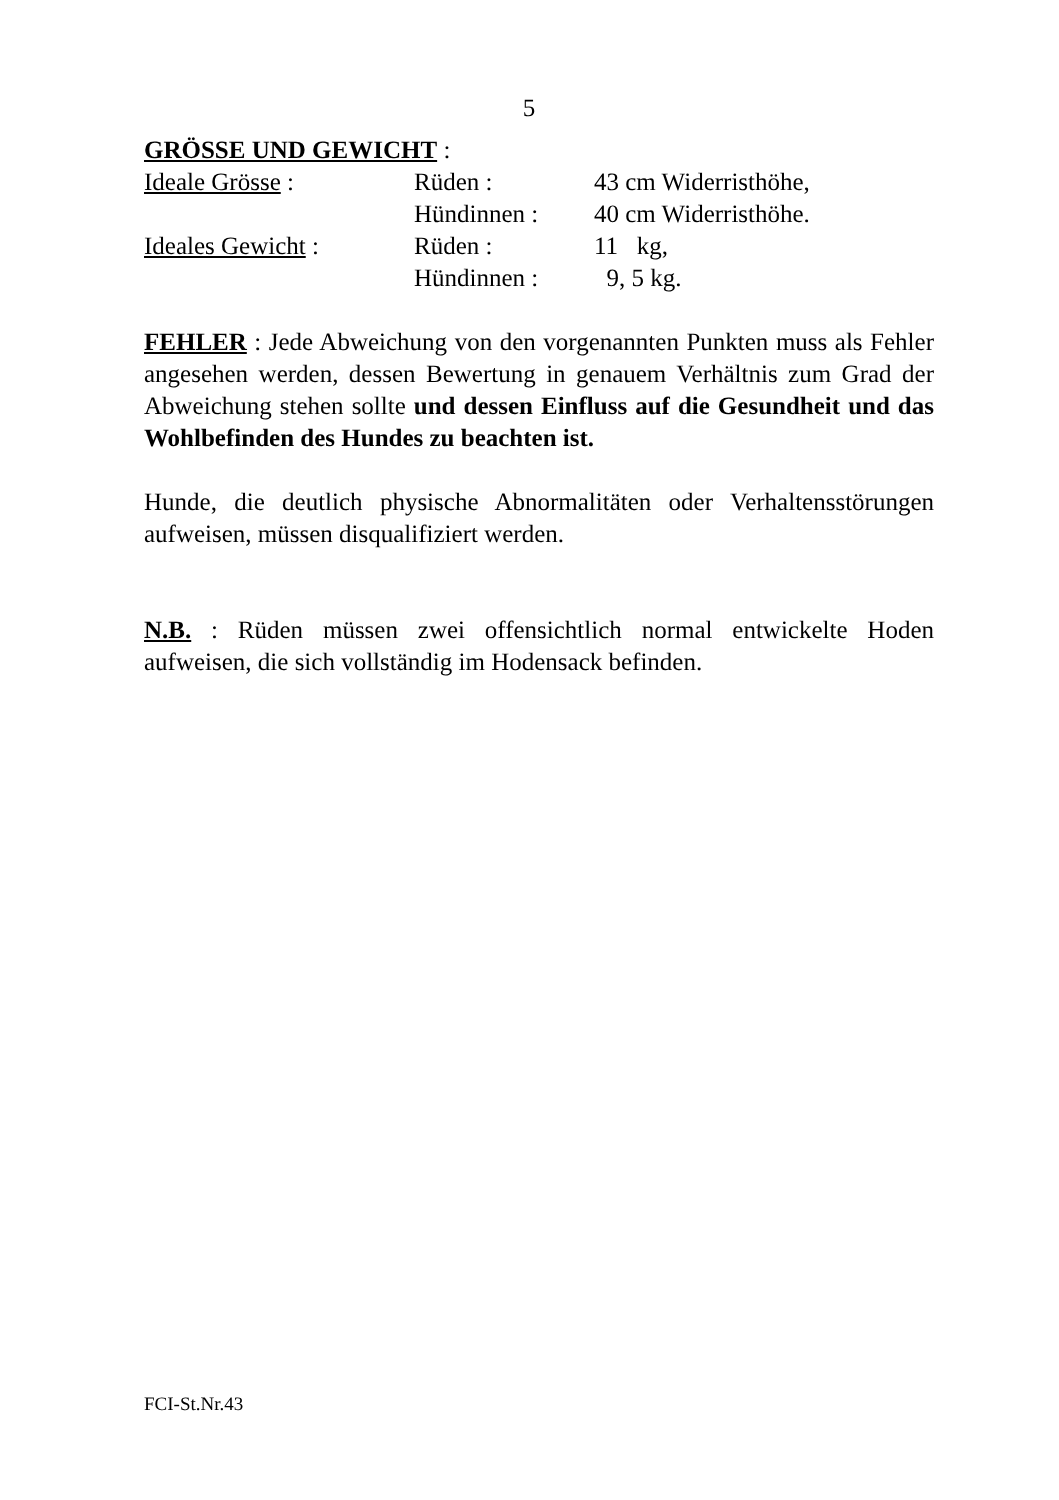5
GRÖSSE UND GEWICHT :
| Ideale Grösse : | Rüden : | 43 cm Widerristhöhe, |
| | Hündinnen : | 40 cm Widerristhöhe. |
| Ideales Gewicht : | Rüden : | 11 kg, |
| | Hündinnen : | 9, 5 kg. |
FEHLER : Jede Abweichung von den vorgenannten Punkten muss als Fehler angesehen werden, dessen Bewertung in genauem Verhältnis zum Grad der Abweichung stehen sollte und dessen Einfluss auf die Gesundheit und das Wohlbefinden des Hundes zu beachten ist.
Hunde, die deutlich physische Abnormalitäten oder Verhaltensstörungen aufweisen, müssen disqualifiziert werden.
N.B. : Rüden müssen zwei offensichtlich normal entwickelte Hoden aufweisen, die sich vollständig im Hodensack befinden.
FCI-St.Nr.43